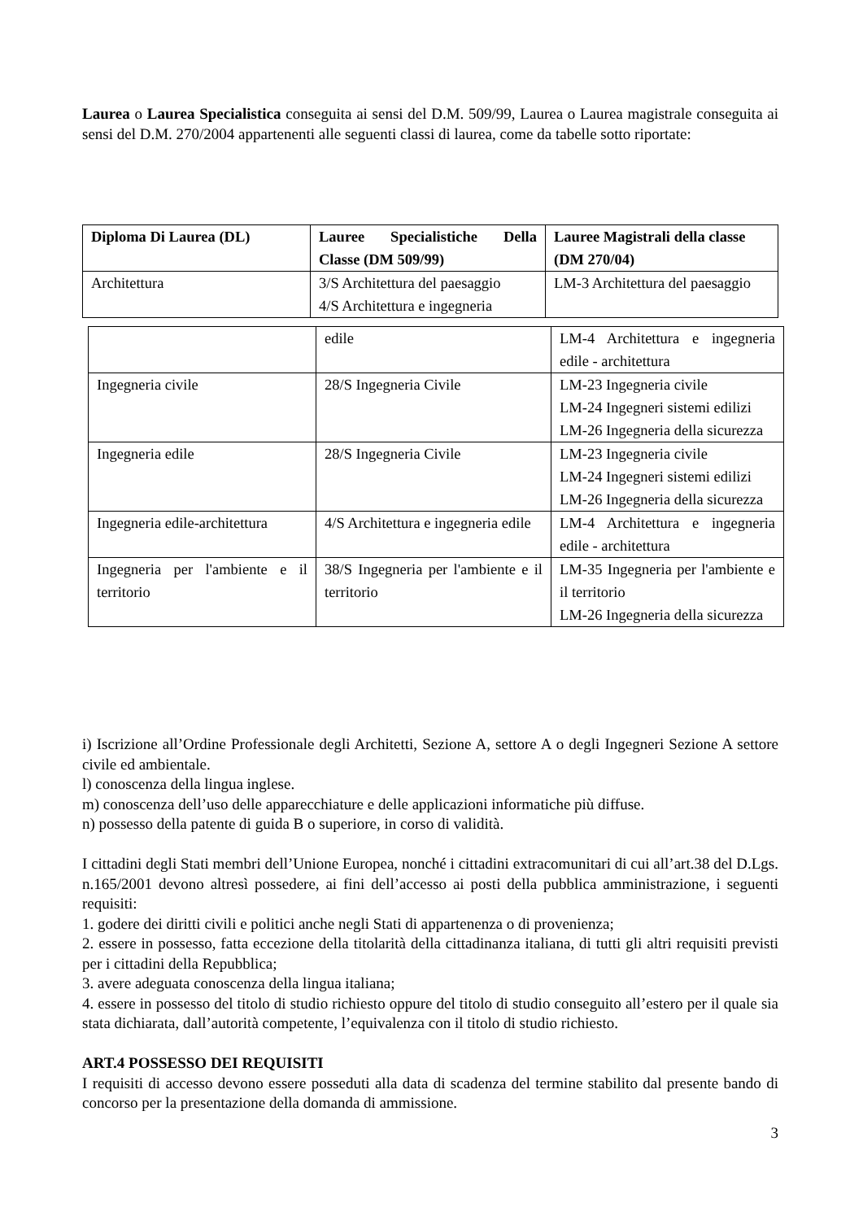Laurea o Laurea Specialistica conseguita ai sensi del D.M. 509/99, Laurea o Laurea magistrale conseguita ai sensi del D.M. 270/2004 appartenenti alle seguenti classi di laurea, come da tabelle sotto riportate:
| Diploma Di Laurea (DL) | Lauree Specialistiche Della Classe (DM 509/99) | Lauree Magistrali della classe (DM 270/04) |
| --- | --- | --- |
| Architettura | 3/S Architettura del paesaggio 4/S Architettura e ingegneria | LM-3 Architettura del paesaggio |
| | edile | LM-4 Architettura e ingegneria edile - architettura |
| Ingegneria civile | 28/S Ingegneria Civile | LM-23 Ingegneria civile LM-24 Ingegneri sistemi edilizi LM-26 Ingegneria della sicurezza |
| Ingegneria edile | 28/S Ingegneria Civile | LM-23 Ingegneria civile LM-24 Ingegneri sistemi edilizi LM-26 Ingegneria della sicurezza |
| Ingegneria edile-architettura | 4/S Architettura e ingegneria edile | LM-4 Architettura e ingegneria edile - architettura |
| Ingegneria per l'ambiente e il territorio | 38/S Ingegneria per l'ambiente e il territorio | LM-35 Ingegneria per l'ambiente e il territorio LM-26 Ingegneria della sicurezza |
i) Iscrizione all’Ordine Professionale degli Architetti, Sezione A, settore A o degli Ingegneri Sezione A settore civile ed ambientale.
l) conoscenza della lingua inglese.
m) conoscenza dell’uso delle apparecchiature e delle applicazioni informatiche più diffuse.
n) possesso della patente di guida B o superiore, in corso di validità.
I cittadini degli Stati membri dell’Unione Europea, nonché i cittadini extracomunitari di cui all’art.38 del D.Lgs. n.165/2001 devono altresì possedere, ai fini dell’accesso ai posti della pubblica amministrazione, i seguenti requisiti:
1. godere dei diritti civili e politici anche negli Stati di appartenenza o di provenienza;
2. essere in possesso, fatta eccezione della titolarità della cittadinanza italiana, di tutti gli altri requisiti previsti per i cittadini della Repubblica;
3. avere adeguata conoscenza della lingua italiana;
4. essere in possesso del titolo di studio richiesto oppure del titolo di studio conseguito all’estero per il quale sia stata dichiarata, dall’autorità competente, l’equivalenza con il titolo di studio richiesto.
ART.4 POSSESSO DEI REQUISITI
I requisiti di accesso devono essere posseduti alla data di scadenza del termine stabilito dal presente bando di concorso per la presentazione della domanda di ammissione.
3